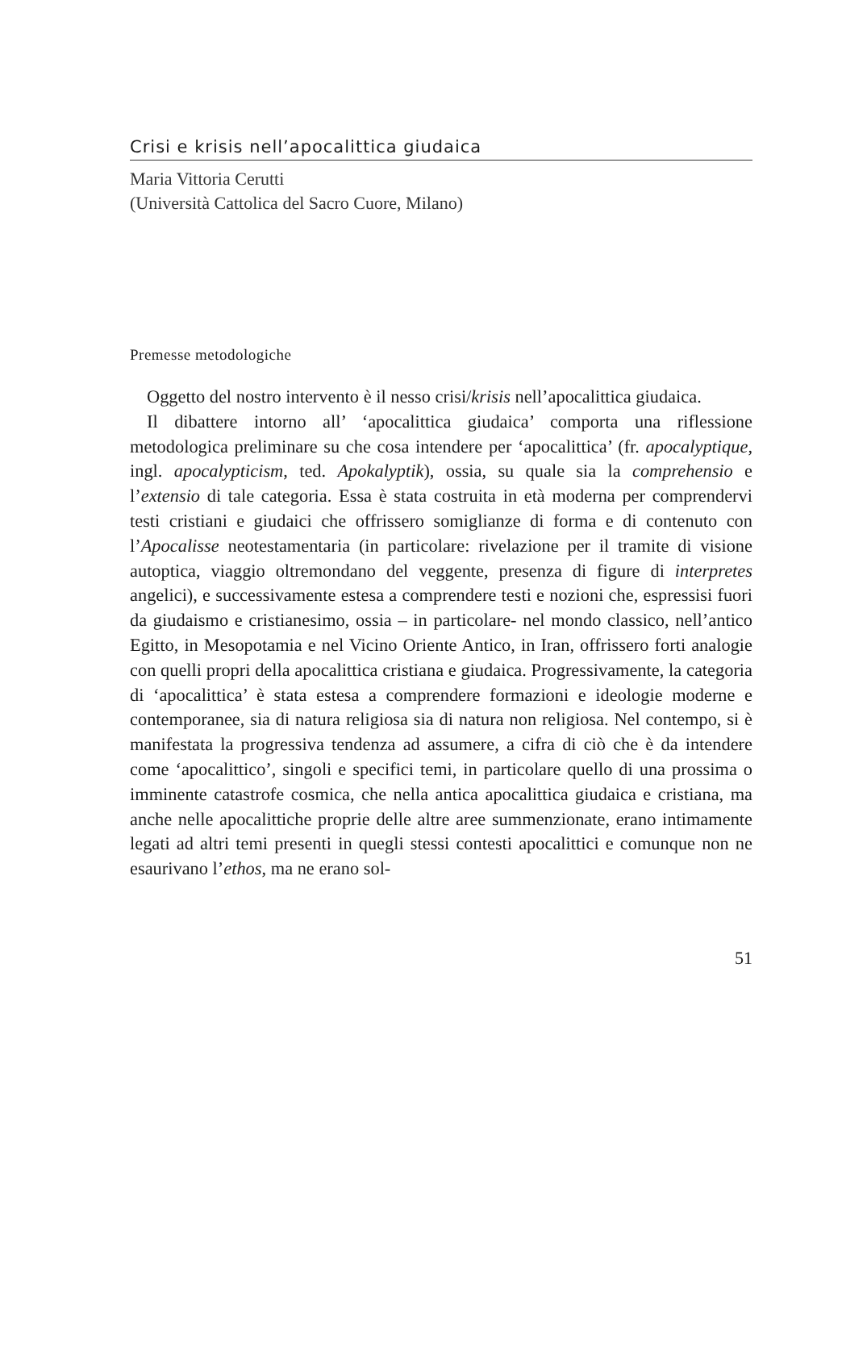Crisi e krisis nell’apocalittica giudaica
Maria Vittoria Cerutti
(Università Cattolica del Sacro Cuore, Milano)
Premesse metodologiche
Oggetto del nostro intervento è il nesso crisi/krisis nell’apocalittica giudaica.
Il dibattere intorno all’ ‘apocalittica giudaica’ comporta una riflessione metodologica preliminare su che cosa intendere per ‘apocalittica’ (fr. apocalyptique, ingl. apocalypticism, ted. Apokalyptik), ossia, su quale sia la comprehensio e l’extensio di tale categoria. Essa è stata costruita in età moderna per comprendervi testi cristiani e giudaici che offrissero somiglianze di forma e di contenuto con l’Apocalisse neotestamentaria (in particolare: rivelazione per il tramite di visione autoptica, viaggio oltremondano del veggente, presenza di figure di interpretes angelici), e successivamente estesa a comprendere testi e nozioni che, espressisi fuori da giudaismo e cristianesimo, ossia – in particolare- nel mondo classico, nell’antico Egitto, in Mesopotamia e nel Vicino Oriente Antico, in Iran, offrissero forti analogie con quelli propri della apocalittica cristiana e giudaica. Progressivamente, la categoria di ‘apocalittica’ è stata estesa a comprendere formazioni e ideologie moderne e contemporanee, sia di natura religiosa sia di natura non religiosa. Nel contempo, si è manifestata la progressiva tendenza ad assumere, a cifra di ciò che è da intendere come ‘apocalittico’, singoli e specifici temi, in particolare quello di una prossima o imminente catastrofe cosmica, che nella antica apocalittica giudaica e cristiana, ma anche nelle apocalittiche proprie delle altre aree summenzionate, erano intimamente legati ad altri temi presenti in quegli stessi contesti apocalittici e comunque non ne esaurivano l’ethos, ma ne erano sol-
51